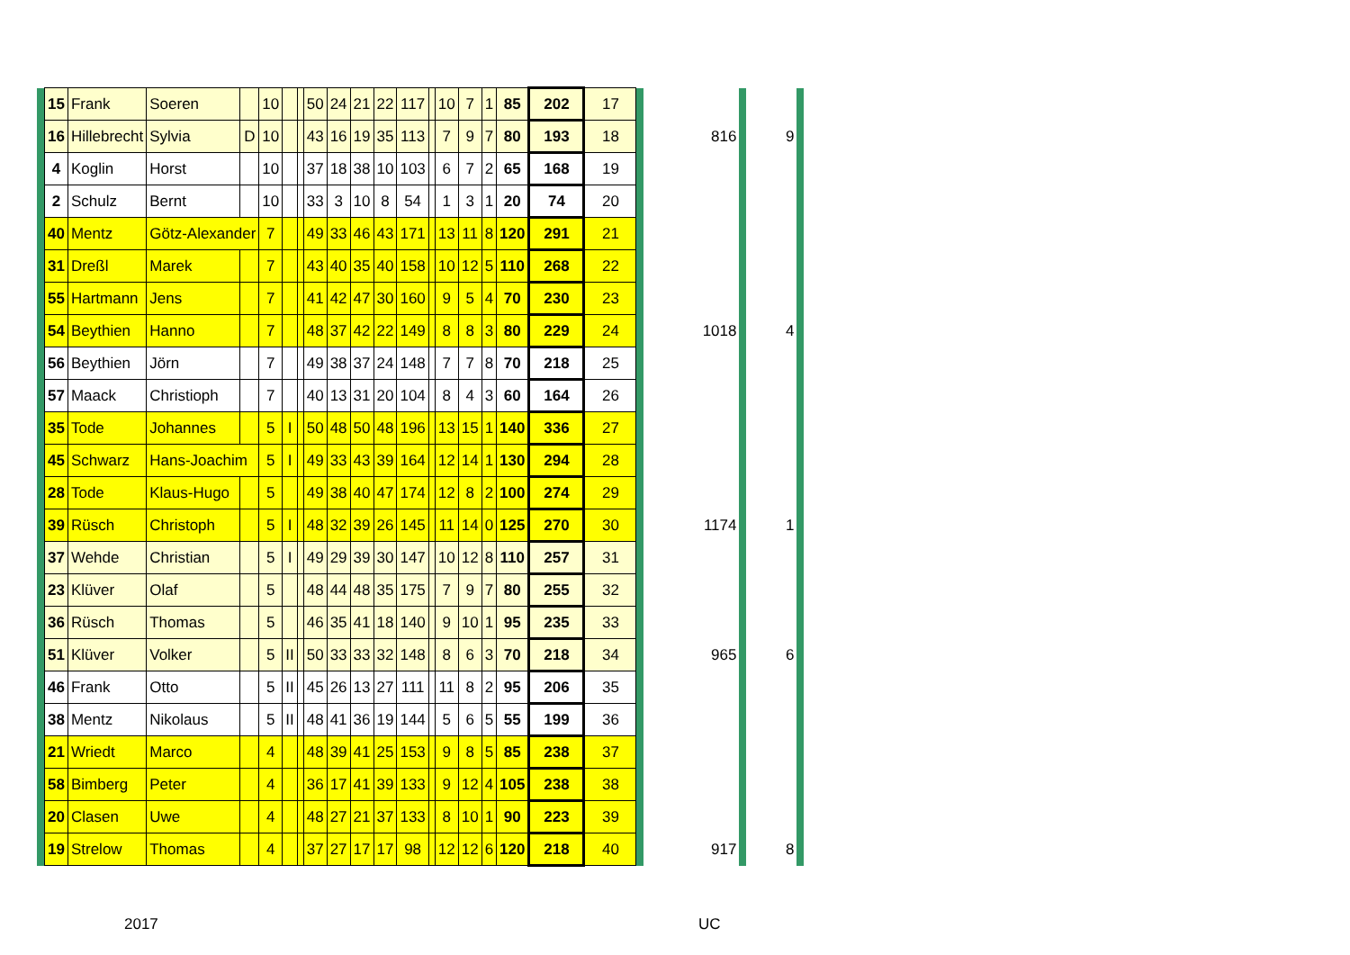| | 15 | Frank | Soeren | | 10 | | | 50 | 24 | 21 | 22 | 117 | | 10 | 7 | 1 | 85 | 202 | 17 | | | | | |
| | 16 | Hillebrecht | Sylvia | D | 10 | | | 43 | 16 | 19 | 35 | 113 | | 7 | 9 | 7 | 80 | 193 | 18 | | 816 | | 9 | |
| | 4 | Koglin | Horst | | 10 | | | 37 | 18 | 38 | 10 | 103 | | 6 | 7 | 2 | 65 | 168 | 19 | | | | | |
| | 2 | Schulz | Bernt | | 10 | | | 33 | 3 | 10 | 8 | 54 | | 1 | 3 | 1 | 20 | 74 | 20 | | | | | |
| | 40 | Mentz | Götz-Alexander | | 7 | | | 49 | 33 | 46 | 43 | 171 | | 13 | 11 | 8 | 120 | 291 | 21 | | | | | |
| | 31 | Dreßl | Marek | | 7 | | | 43 | 40 | 35 | 40 | 158 | | 10 | 12 | 5 | 110 | 268 | 22 | | | | | |
| | 55 | Hartmann | Jens | | 7 | | | 41 | 42 | 47 | 30 | 160 | | 9 | 5 | 4 | 70 | 230 | 23 | | | | | |
| | 54 | Beythien | Hanno | | 7 | | | 48 | 37 | 42 | 22 | 149 | | 8 | 8 | 3 | 80 | 229 | 24 | | 1018 | | 4 | |
| | 56 | Beythien | Jörn | | 7 | | | 49 | 38 | 37 | 24 | 148 | | 7 | 7 | 8 | 70 | 218 | 25 | | | | | |
| | 57 | Maack | Christioph | | 7 | | | 40 | 13 | 31 | 20 | 104 | | 8 | 4 | 3 | 60 | 164 | 26 | | | | | |
| | 35 | Tode | Johannes | | 5 | I | | 50 | 48 | 50 | 48 | 196 | | 13 | 15 | 1 | 140 | 336 | 27 | | | | | |
| | 45 | Schwarz | Hans-Joachim | | 5 | I | | 49 | 33 | 43 | 39 | 164 | | 12 | 14 | 1 | 130 | 294 | 28 | | | | | |
| | 28 | Tode | Klaus-Hugo | | 5 | | | 49 | 38 | 40 | 47 | 174 | | 12 | 8 | 2 | 100 | 274 | 29 | | | | | |
| | 39 | Rüsch | Christoph | | 5 | I | | 48 | 32 | 39 | 26 | 145 | | 11 | 14 | 0 | 125 | 270 | 30 | | 1174 | | 1 | |
| | 37 | Wehde | Christian | | 5 | I | | 49 | 29 | 39 | 30 | 147 | | 10 | 12 | 8 | 110 | 257 | 31 | | | | | |
| | 23 | Klüver | Olaf | | 5 | | | 48 | 44 | 48 | 35 | 175 | | 7 | 9 | 7 | 80 | 255 | 32 | | | | | |
| | 36 | Rüsch | Thomas | | 5 | | | 46 | 35 | 41 | 18 | 140 | | 9 | 10 | 1 | 95 | 235 | 33 | | | | | |
| | 51 | Klüver | Volker | | 5 | II | | 50 | 33 | 33 | 32 | 148 | | 8 | 6 | 3 | 70 | 218 | 34 | | 965 | | 6 | |
| | 46 | Frank | Otto | | 5 | II | | 45 | 26 | 13 | 27 | 111 | | 11 | 8 | 2 | 95 | 206 | 35 | | | | | |
| | 38 | Mentz | Nikolaus | | 5 | II | | 48 | 41 | 36 | 19 | 144 | | 5 | 6 | 5 | 55 | 199 | 36 | | | | | |
| | 21 | Wriedt | Marco | | 4 | | | 48 | 39 | 41 | 25 | 153 | | 9 | 8 | 5 | 85 | 238 | 37 | | | | | |
| | 58 | Bimberg | Peter | | 4 | | | 36 | 17 | 41 | 39 | 133 | | 9 | 12 | 4 | 105 | 238 | 38 | | | | | |
| | 20 | Clasen | Uwe | | 4 | | | 48 | 27 | 21 | 37 | 133 | | 8 | 10 | 1 | 90 | 223 | 39 | | | | | |
| | 19 | Strelow | Thomas | | 4 | | | 37 | 27 | 17 | 17 | 98 | | 12 | 12 | 6 | 120 | 218 | 40 | | 917 | | 8 | |
2017 UC